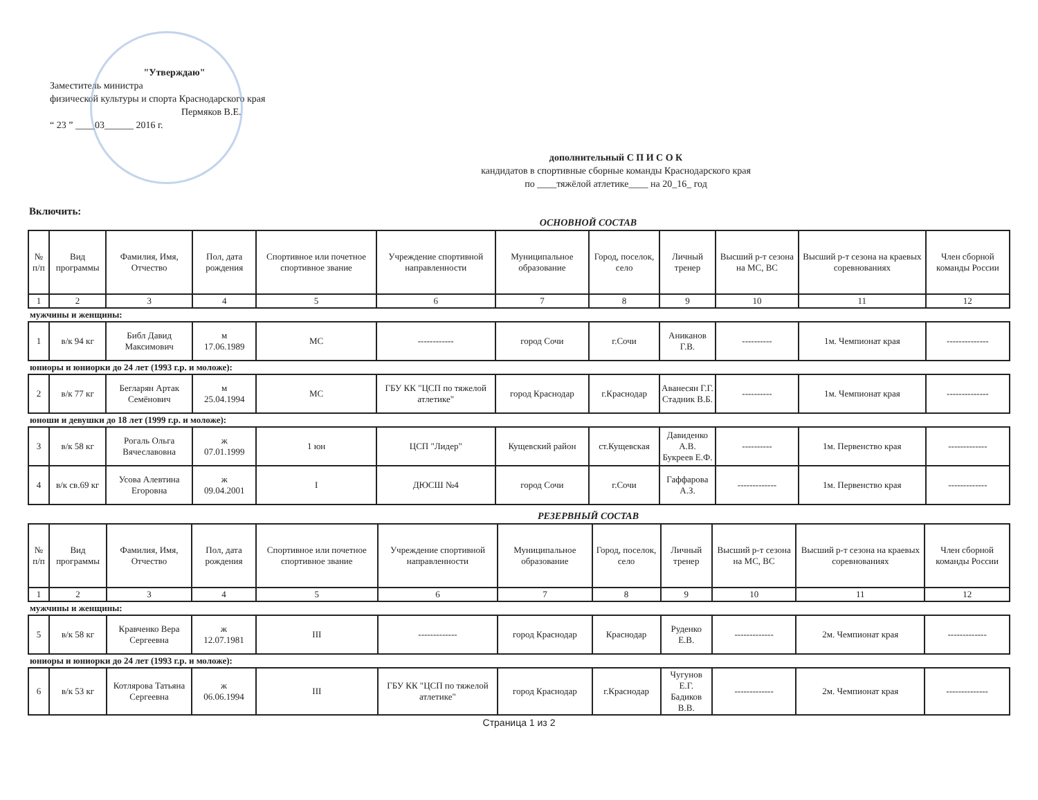"Утверждаю"
Заместитель министра
физической культуры и спорта Краснодарского края
Пермяков В.Е.
“ 23 ” ____03______ 2016 г.
дополнительный С П И С О К
кандидатов в спортивные сборные команды Краснодарского края
по ____тяжёлой атлетике____ на 20_16_ год
Включить:
ОСНОВНОЙ СОСТАВ
| № п/п | Вид программы | Фамилия, Имя, Отчество | Пол, дата рождения | Спортивное или почетное спортивное звание | Учреждение спортивной направленности | Муниципальное образование | Город, поселок, село | Личный тренер | Высший р-т сезона на МС, ВС | Высший р-т сезона на краевых соревнованиях | Член сборной команды России |
| --- | --- | --- | --- | --- | --- | --- | --- | --- | --- | --- | --- |
| 1 | 2 | 3 | 4 | 5 | 6 | 7 | 8 | 9 | 10 | 11 | 12 |
| мужчины и женщины: | | | | | | | | | | | |
| 1 | в/к 94 кг | Библ Давид Максимович | м 17.06.1989 | МС | ------------ | город Сочи | г.Сочи | Аниканов Г.В. | ---------- | 1м. Чемпионат края | -------------- |
| юниоры и юниорки до 24 лет (1993 г.р. и моложе): | | | | | | | | | | | |
| 2 | в/к 77 кг | Бегларян Артак Семёнович | м 25.04.1994 | МС | ГБУ КК "ЦСП по тяжелой атлетике" | город Краснодар | г.Краснодар | Аванесян Г.Г. Стадник В.Б. | ---------- | 1м. Чемпионат края | -------------- |
| юноши и девушки до 18 лет (1999 г.р. и моложе): | | | | | | | | | | | |
| 3 | в/к 58 кг | Рогаль Ольга Вячеславовна | ж 07.01.1999 | 1 юн | ЦСП "Лидер" | Кущевский район | ст.Кущевская | Давиденко А.В. Букреев Е.Ф. | ---------- | 1м. Первенство края | ------------- |
| 4 | в/к св.69 кг | Усова Алевтина Егоровна | ж 09.04.2001 | I | ДЮСШ №4 | город Сочи | г.Сочи | Гаффарова А.З. | ------------- | 1м. Первенство края | ------------- |
РЕЗЕРВНЫЙ СОСТАВ
| № п/п | Вид программы | Фамилия, Имя, Отчество | Пол, дата рождения | Спортивное или почетное спортивное звание | Учреждение спортивной направленности | Муниципальное образование | Город, поселок, село | Личный тренер | Высший р-т сезона на МС, ВС | Высший р-т сезона на краевых соревнованиях | Член сборной команды России |
| --- | --- | --- | --- | --- | --- | --- | --- | --- | --- | --- | --- |
| 1 | 2 | 3 | 4 | 5 | 6 | 7 | 8 | 9 | 10 | 11 | 12 |
| мужчины и женщины: | | | | | | | | | | | |
| 5 | в/к 58 кг | Кравченко Вера Сергеевна | ж 12.07.1981 | III | ------------- | город Краснодар | Краснодар | Руденко Е.В. | ------------- | 2м. Чемпионат края | ------------- |
| юниоры и юниорки до 24 лет (1993 г.р. и моложе): | | | | | | | | | | | |
| 6 | в/к 53 кг | Котлярова Татьяна Сергеевна | ж 06.06.1994 | III | ГБУ КК "ЦСП по тяжелой атлетике" | город Краснодар | г.Краснодар | Чугунов Е.Г. Бадиков В.В. | ------------- | 2м. Чемпионат края | -------------- |
Страница 1 из 2